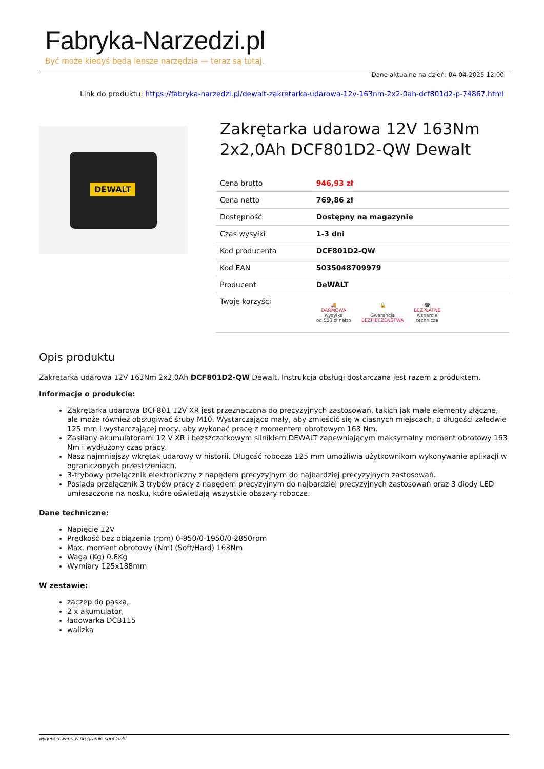Fabryka-Narzedzi.pl
Być może kiedyś będą lepsze narzędzia — teraz są tutaj.
Dane aktualne na dzień: 04-04-2025 12:00
Link do produktu: https://fabryka-narzedzi.pl/dewalt-zakretarka-udarowa-12v-163nm-2x2-0ah-dcf801d2-p-74867.html
DEWALT
Zakrętarka udarowa 12V 163Nm 2x2,0Ah DCF801D2-QW Dewalt
| Cena brutto | 946,93 zł |
| Cena netto | 769,86 zł |
| Dostępność | Dostępny na magazynie |
| Czas wysyłki | 1-3 dni |
| Kod producenta | DCF801D2-QW |
| Kod EAN | 5035048709979 |
| Producent | DeWALT |
| Twoje korzyści | 🚚 DARMOWA wysyłka od 500 zł netto 🔒 Gwarancja BEZPIECZEŃSTWA ☎ BEZPŁATNE wsparcie technicze |
Opis produktu
Zakrętarka udarowa 12V 163Nm 2x2,0Ah DCF801D2-QW Dewalt. Instrukcja obsługi dostarczana jest razem z produktem.
Informacje o produkcie:
Zakrętarka udarowa DCF801 12V XR jest przeznaczona do precyzyjnych zastosowań, takich jak małe elementy złączne, ale może również obsługiwać śruby M10. Wystarczająco mały, aby zmieścić się w ciasnych miejscach, o długości zaledwie 125 mm i wystarczającej mocy, aby wykonać pracę z momentem obrotowym 163 Nm.
Zasilany akumulatorami 12 V XR i bezszczotkowym silnikiem DEWALT zapewniającym maksymalny moment obrotowy 163 Nm i wydłużony czas pracy.
Nasz najmniejszy wkrętak udarowy w historii. Długość robocza 125 mm umożliwia użytkownikom wykonywanie aplikacji w ograniczonych przestrzeniach.
3-trybowy przełącznik elektroniczny z napędem precyzyjnym do najbardziej precyzyjnych zastosowań.
Posiada przełącznik 3 trybów pracy z napędem precyzyjnym do najbardziej precyzyjnych zastosowań oraz 3 diody LED umieszczone na nosku, które oświetlają wszystkie obszary robocze.
Dane techniczne:
Napięcie 12V
Prędkość bez obiązenia (rpm) 0-950/0-1950/0-2850rpm
Max. moment obrotowy (Nm) (Soft/Hard) 163Nm
Waga (Kg) 0.8Kg
Wymiary 125x188mm
W zestawie:
zaczep do paska,
2 x akumulator,
ładowarka DCB115
walizka
wygenerowano w programie shopGold